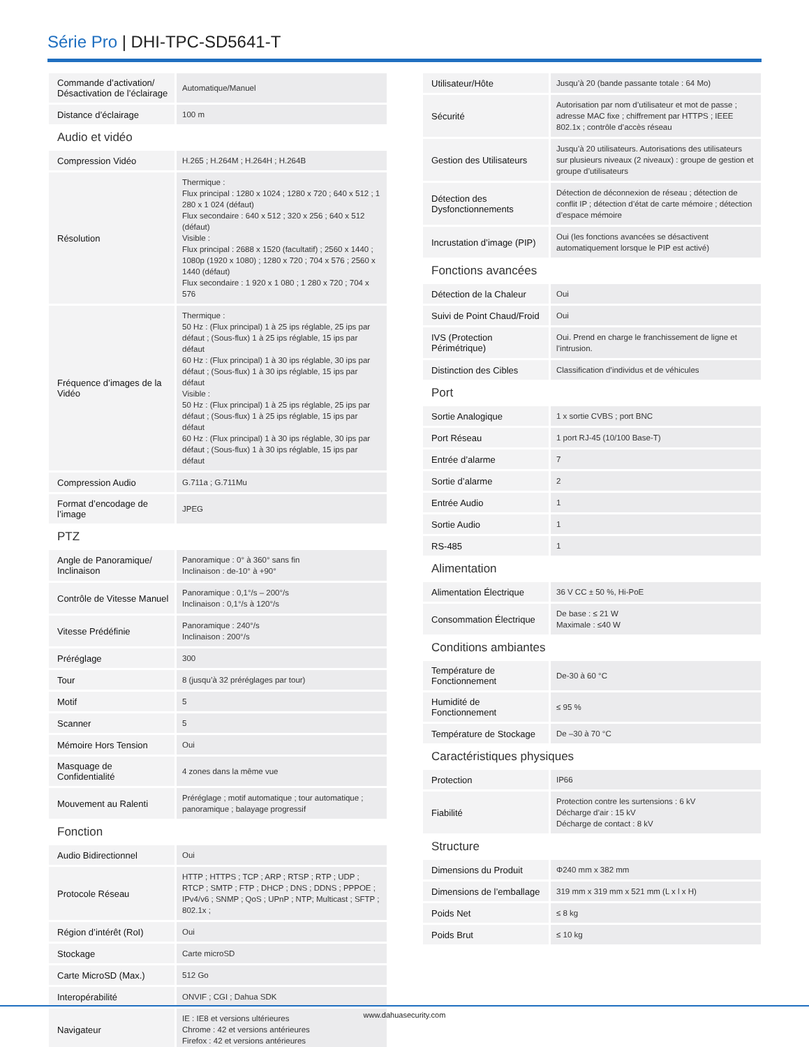Série Pro | DHI-TPC-SD5641-T
| Commande d’activation/ Désactivation de l’éclairage | Automatique/Manuel |
| Distance d’éclairage | 100 m |
| Audio et vidéo | |
| Compression Vidéo | H.265 ; H.264M ; H.264H ; H.264B |
| Résolution | Thermique : Flux principal : 1280 x 1024 ; 1280 x 720 ; 640 x 512 ; 1 280 x 1 024 (défaut) Flux secondaire : 640 x 512 ; 320 x 256 ; 640 x 512 (défaut) Visible : Flux principal : 2688 x 1520 (facultatif) ; 2560 x 1440 ; 1080p (1920 x 1080) ; 1280 x 720 ; 704 x 576 ; 2560 x 1440 (défaut) Flux secondaire : 1 920 x 1 080 ; 1 280 x 720 ; 704 x 576 |
| Fréquence d’images de la Vidéo | Thermique : 50 Hz : (Flux principal) 1 à 25 ips réglable, 25 ips par défaut ; (Sous-flux) 1 à 25 ips réglable, 15 ips par défaut 60 Hz : (Flux principal) 1 à 30 ips réglable, 30 ips par défaut ; (Sous-flux) 1 à 30 ips réglable, 15 ips par défaut Visible : 50 Hz : (Flux principal) 1 à 25 ips réglable, 25 ips par défaut ; (Sous-flux) 1 à 25 ips réglable, 15 ips par défaut 60 Hz : (Flux principal) 1 à 30 ips réglable, 30 ips par défaut ; (Sous-flux) 1 à 30 ips réglable, 15 ips par défaut |
| Compression Audio | G.711a ; G.711Mu |
| Format d’encodage de l’image | JPEG |
| PTZ | |
| Angle de Panoramique/ Inclinaison | Panoramique : 0° à 360° sans fin Inclinaison : de-10° à +90° |
| Contrôle de Vitesse Manuel | Panoramique : 0,1°/s – 200°/s Inclinaison : 0,1°/s à 120°/s |
| Vitesse Prédéfinie | Panoramique : 240°/s Inclinaison : 200°/s |
| Préréglage | 300 |
| Tour | 8 (jusqu’à 32 préréglages par tour) |
| Motif | 5 |
| Scanner | 5 |
| Mémoire Hors Tension | Oui |
| Masquage de Confidentialité | 4 zones dans la même vue |
| Mouvement au Ralenti | Préréglage ; motif automatique ; tour automatique ; panoramique ; balayage progressif |
| Fonction | |
| Audio Bidirectionnel | Oui |
| Protocole Réseau | HTTP ; HTTPS ; TCP ; ARP ; RTSP ; RTP ; UDP ; RTCP ; SMTP ; FTP ; DHCP ; DNS ; DDNS ; PPPOE ; IPv4/v6 ; SNMP ; QoS ; UPnP ; NTP; Multicast ; SFTP ; 802.1x ; |
| Région d’intérêt (RoI) | Oui |
| Stockage | Carte microSD |
| Carte MicroSD (Max.) | 512 Go |
| Interopérabilité | ONVIF ; CGI ; Dahua SDK |
| Navigateur | IE : IE8 et versions ultérieures Chrome : 42 et versions antérieures Firefox : 42 et versions antérieures |
| Utilisateur/Hôte | Jusqu’à 20 (bande passante totale : 64 Mo) |
| Sécurité | Autorisation par nom d’utilisateur et mot de passe ; adresse MAC fixe ; chiffrement par HTTPS ; IEEE 802.1x ; contrôle d’accès réseau |
| Gestion des Utilisateurs | Jusqu’à 20 utilisateurs. Autorisations des utilisateurs sur plusieurs niveaux (2 niveaux) : groupe de gestion et groupe d’utilisateurs |
| Détection des Dysfonctionnements | Détection de déconnexion de réseau ; détection de conflit IP ; détection d’état de carte mémoire ; détection d’espace mémoire |
| Incrustation d’image (PIP) | Oui (les fonctions avancées se désactivent automatiquement lorsque le PIP est activé) |
| Fonctions avancées | |
| Détection de la Chaleur | Oui |
| Suivi de Point Chaud/Froid | Oui |
| IVS (Protection Périmétrique) | Oui. Prend en charge le franchissement de ligne et l’intrusion. |
| Distinction des Cibles | Classification d’individus et de véhicules |
| Port | |
| Sortie Analogique | 1 x sortie CVBS ; port BNC |
| Port Réseau | 1 port RJ-45 (10/100 Base-T) |
| Entrée d’alarme | 7 |
| Sortie d’alarme | 2 |
| Entrée Audio | 1 |
| Sortie Audio | 1 |
| RS-485 | 1 |
| Alimentation | |
| Alimentation Électrique | 36 V CC ± 50 %, Hi-PoE |
| Consommation Électrique | De base : ≤ 21 W Maximale : ≤40 W |
| Conditions ambiantes | |
| Température de Fonctionnement | De-30 à 60 °C |
| Humidité de Fonctionnement | ≤ 95 % |
| Température de Stockage | De –30 à 70 °C |
| Caractéristiques physiques | |
| Protection | IP66 |
| Fiabilité | Protection contre les surtensions : 6 kV Décharge d’air : 15 kV Décharge de contact : 8 kV |
| Structure | |
| Dimensions du Produit | Φ240 mm x 382 mm |
| Dimensions de l’emballage | 319 mm x 319 mm x 521 mm (L x l x H) |
| Poids Net | ≤ 8 kg |
| Poids Brut | ≤ 10 kg |
www.dahuasecurity.com